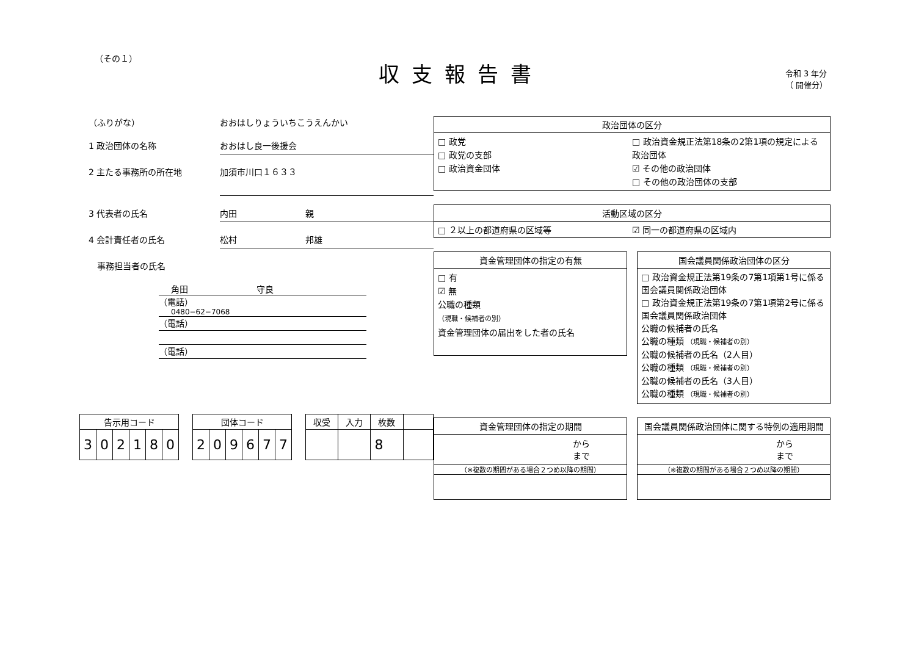（その１）
収支報告書
令和 3 年分
（ 開催分）
（ふりがな） おおはしりょういちこうえんかい
1 政治団体の名称 おおはし良一後援会
2 主たる事務所の所在地 加須市川口１６３３
3 代表者の氏名 内田　　　　　　　　親
4 会計責任者の氏名 松村　　　　　　　　邦雄
　事務担当者の氏名
角田　　　　　　　　守良
（電話）
0480−62−7068
（電話）
（電話）
| 告示用コード | | | | | |
| --- | --- | --- | --- | --- | --- |
| 3 | 0 | 2 | 1 | 8 | 0 |
| 団体コード | | | | | |
| --- | --- | --- | --- | --- | --- |
| 2 | 0 | 9 | 6 | 7 | 7 |
| 収受 | 入力 | 枚数 | |
| --- | --- | --- | --- |
| | | 8 | |
政治団体の区分
□ 政党
□ 政党の支部
□ 政治資金団体
□ 政治資金規正法第18条の2第1項の規定による政治団体
☑ その他の政治団体
□ その他の政治団体の支部
活動区域の区分
□ ２以上の都道府県の区域等 ☑ 同一の都道府県の区域内
資金管理団体の指定の有無
□ 有
☑ 無
公職の種類
（現職・候補者の別）
資金管理団体の届出をした者の氏名
国会議員関係政治団体の区分
□ 政治資金規正法第19条の7第1項第1号に係る国会議員関係政治団体
□ 政治資金規正法第19条の7第1項第2号に係る国会議員関係政治団体
公職の候補者の氏名
公職の種類 （現職・候補者の別）
公職の候補者の氏名（2人目）
公職の種類 （現職・候補者の別）
公職の候補者の氏名（3人目）
公職の種類 （現職・候補者の別）
資金管理団体の指定の期間
から
まで
（※複数の期間がある場合２つめ以降の期間）
国会議員関係政治団体に関する特例の適用期間
から
まで
（※複数の期間がある場合２つめ以降の期間）